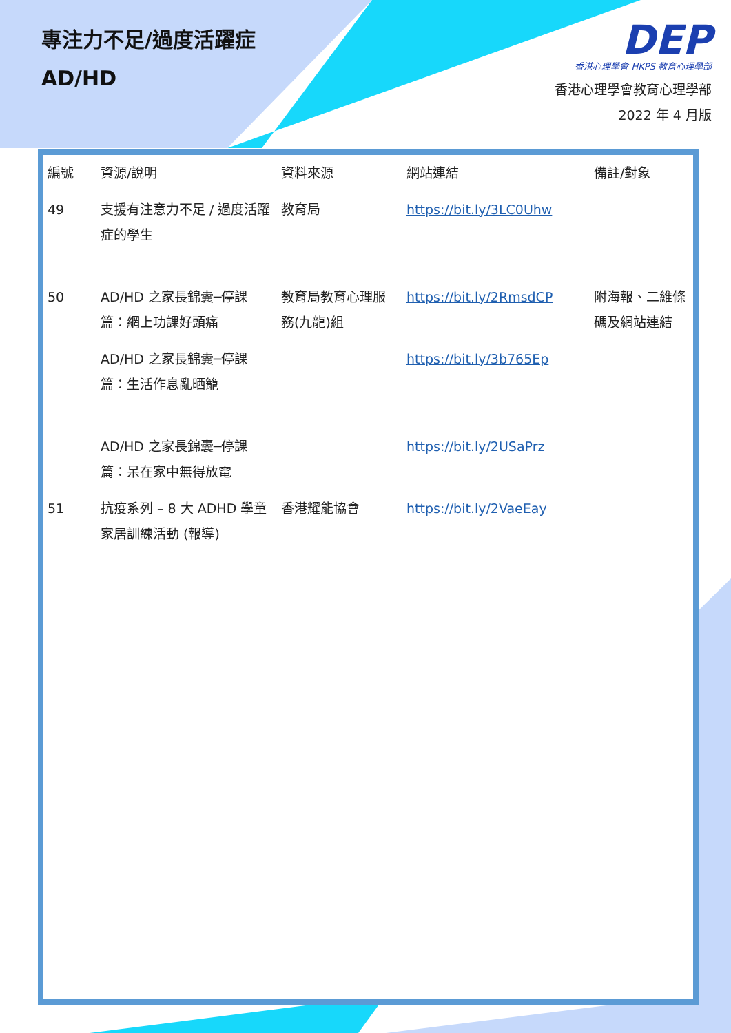專注力不足/過度活躍症
AD/HD
DEP
香港心理學會 HKPS 教育心理學部
香港心理學會教育心理學部
2022 年 4 月版
| 編號 | 資源/說明 | 資料來源 | 網站連結 | 備註/對象 |
| --- | --- | --- | --- | --- |
| 49 | 支援有注意力不足 / 過度活躍症的學生 | 教育局 | https://bit.ly/3LC0Uhw | |
| 50 | AD/HD 之家長錦囊─停課篇：網上功課好頭痛 | 教育局教育心理服務(九龍)組 | https://bit.ly/2RmsdCP | 附海報、二維條碼及網站連結 |
| | AD/HD 之家長錦囊─停課篇：生活作息亂晒籠 | | https://bit.ly/3b765Ep | |
| | AD/HD 之家長錦囊─停課篇：呆在家中無得放電 | | https://bit.ly/2USaPrz | |
| 51 | 抗疫系列 – 8 大 ADHD 學童家居訓練活動 (報導) | 香港耀能協會 | https://bit.ly/2VaeEay | |